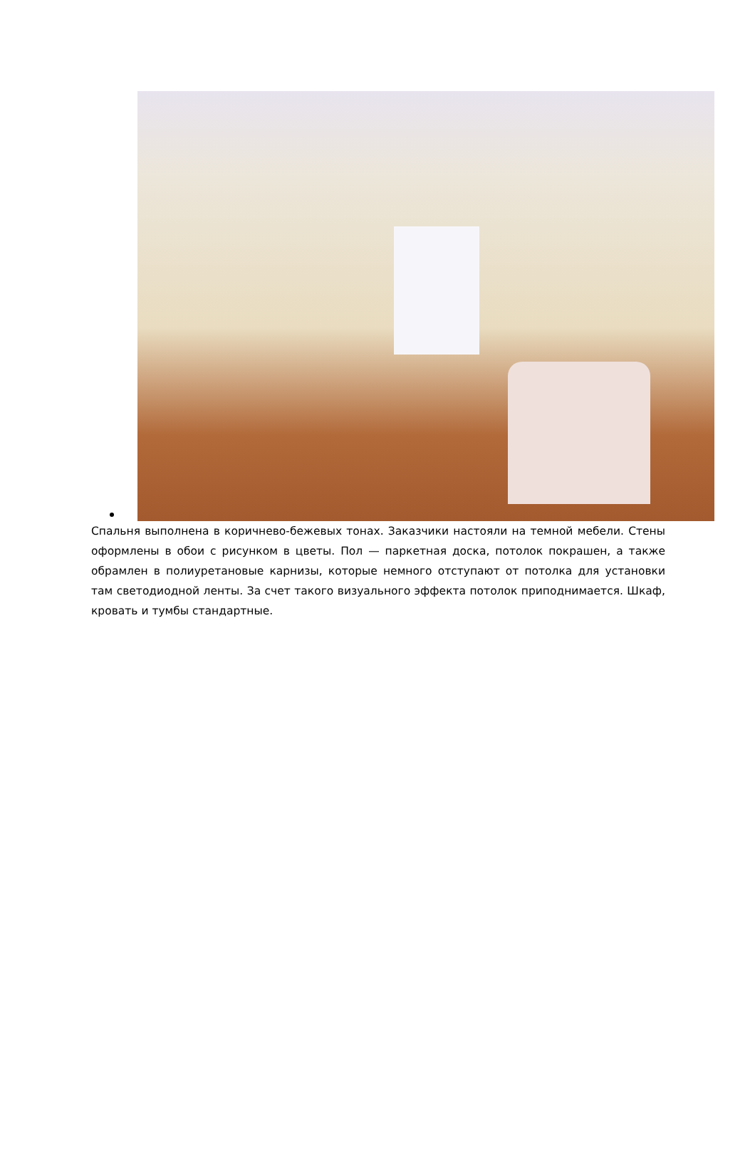Спальня выполнена в коричнево-бежевых тонах. Заказчики настояли на темной мебели. Стены оформлены в обои с рисунком в цветы. Пол — паркетная доска, потолок покрашен, а также обрамлен в полиуретановые карнизы, которые немного отступают от потолка для установки там светодиодной ленты. За счет такого визуального эффекта потолок приподнимается. Шкаф, кровать и тумбы стандартные.